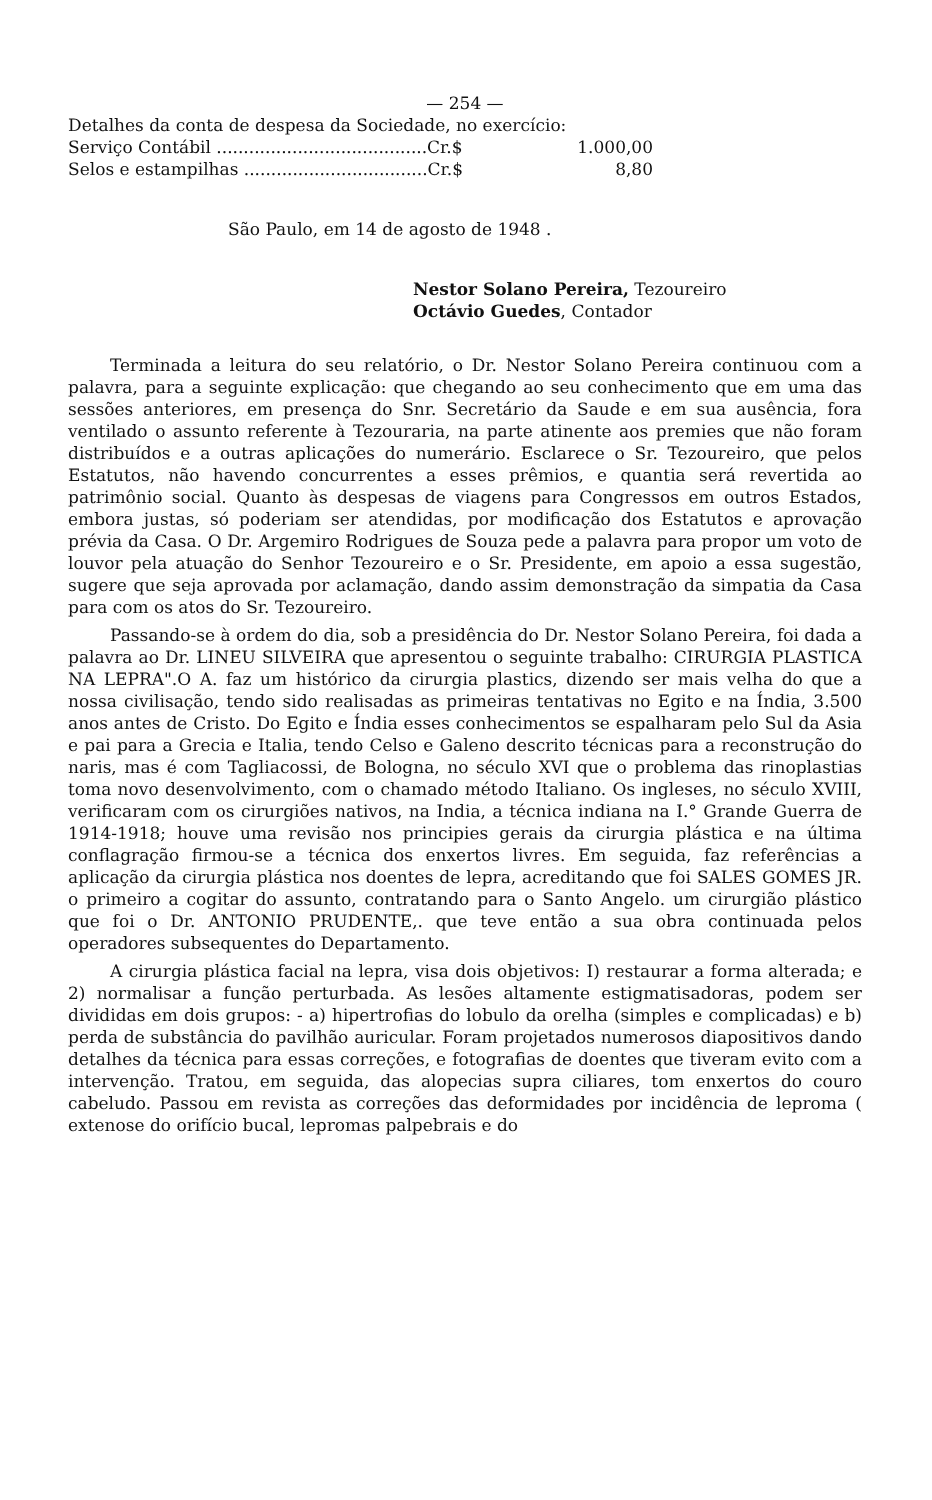— 254 —
Detalhes da conta de despesa da Sociedade, no exercício:
Serviço Contábil .......................................Cr.$ 1.000,00
Selos e estampilhas ..................................Cr.$ 8,80
São Paulo, em 14 de agosto de 1948 .
Nestor Solano Pereira, Tezoureiro
Octávio Guedes, Contador
Terminada a leitura do seu relatório, o Dr. Nestor Solano Pereira continuou com a palavra, para a seguinte explicação: que chegando ao seu conhecimento que em uma das sessões anteriores, em presença do Snr. Secretário da Saude e em sua ausência, fora ventilado o assunto referente à Tezouraria, na parte atinente aos premies que não foram distribuídos e a outras aplicações do numerário. Esclarece o Sr. Tezoureiro, que pelos Estatutos, não havendo concurrentes a esses prêmios, e quantia será revertida ao patrimônio social. Quanto às despesas de viagens para Congressos em outros Estados, embora justas, só poderiam ser atendidas, por modificação dos Estatutos e aprovação prévia da Casa. O Dr. Argemiro Rodrigues de Souza pede a palavra para propor um voto de louvor pela atuação do Senhor Tezoureiro e o Sr. Presidente, em apoio a essa sugestão, sugere que seja aprovada por aclamação, dando assim demonstração da simpatia da Casa para com os atos do Sr. Tezoureiro.
Passando-se à ordem do dia, sob a presidência do Dr. Nestor Solano Pereira, foi dada a palavra ao Dr. LINEU SILVEIRA que apresentou o seguinte trabalho: CIRURGIA PLASTICA NA LEPRA".O A. faz um histórico da cirurgia plastics, dizendo ser mais velha do que a nossa civilisação, tendo sido realisadas as primeiras tentativas no Egito e na Índia, 3.500 anos antes de Cristo. Do Egito e Índia esses conhecimentos se espalharam pelo Sul da Asia e pai para a Grecia e Italia, tendo Celso e Galeno descrito técnicas para a reconstrução do naris, mas é com Tagliacossi, de Bologna, no século XVI que o problema das rinoplastias toma novo desenvolvimento, com o chamado método Italiano. Os ingleses, no século XVIII, verificaram com os cirurgiões nativos, na India, a técnica indiana na I.° Grande Guerra de 1914-1918; houve uma revisão nos principies gerais da cirurgia plástica e na última conflagração firmou-se a técnica dos enxertos livres. Em seguida, faz referências a aplicação da cirurgia plástica nos doentes de lepra, acreditando que foi SALES GOMES JR. o primeiro a cogitar do assunto, contratando para o Santo Angelo. um cirurgião plástico que foi o Dr. ANTONIO PRUDENTE,. que teve então a sua obra continuada pelos operadores subsequentes do Departamento.
A cirurgia plástica facial na lepra, visa dois objetivos: I) restaurar a forma alterada; e 2) normalisar a função perturbada. As lesões altamente estigmatisadoras, podem ser divididas em dois grupos: - a) hipertrofias do lobulo da orelha (simples e complicadas) e b) perda de substância do pavilhão auricular. Foram projetados numerosos diapositivos dando detalhes da técnica para essas correções, e fotografias de doentes que tiveram evito com a intervenção. Tratou, em seguida, das alopecias supra ciliares, tom enxertos do couro cabeludo. Passou em revista as correções das deformidades por incidência de leproma ( extenose do orifício bucal, lepromas palpebrais e do